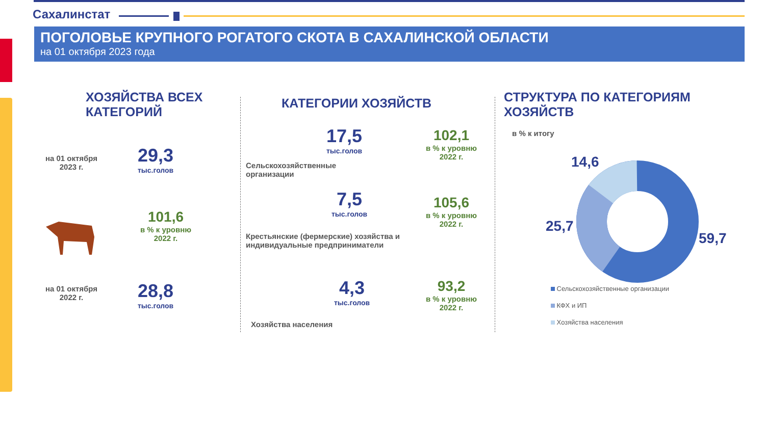Сахалинстат
ПОГОЛОВЬЕ КРУПНОГО РОГАТОГО СКОТА В САХАЛИНСКОЙ ОБЛАСТИ
на 01 октября 2023 года
ХОЗЯЙСТВА ВСЕХ
КАТЕГОРИЙ
на 01 октября 2023 г.
29,3
тыс.голов
101,6
в % к уровню 2022 г.
на 01 октября 2022 г.
28,8
тыс.голов
КАТЕГОРИИ ХОЗЯЙСТВ
17,5
тыс.голов
102,1
в % к уровню 2022 г.
Сельскохозяйственные
организации
7,5
тыс.голов
105,6
в % к уровню 2022 г.
Крестьянские (фермерские) хозяйства и
индивидуальные предприниматели
4,3
тыс.голов
93,2
в % к уровню 2022 г.
Хозяйства населения
СТРУКТУРА ПО КАТЕГОРИЯМ
ХОЗЯЙСТВ
в % к итогу
14,6
25,7
59,7
Сельскохозяйственные организации
КФХ и ИП
Хозяйства населения